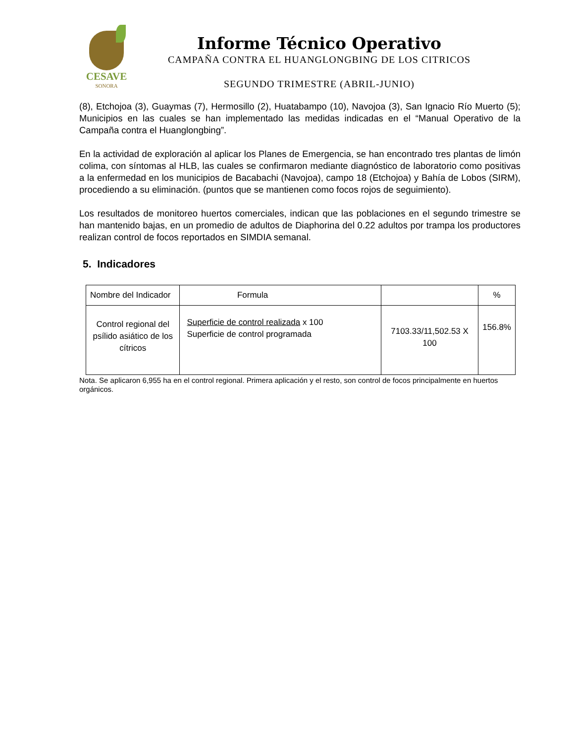CESAVE
SONORA
Informe Técnico Operativo
CAMPAÑA CONTRA EL HUANGLONGBING DE LOS CITRICOS
SEGUNDO TRIMESTRE (ABRIL-JUNIO)
(8), Etchojoa (3), Guaymas (7), Hermosillo (2), Huatabampo (10), Navojoa (3), San Ignacio Río Muerto (5); Municipios en las cuales se han implementado las medidas indicadas en el “Manual Operativo de la Campaña contra el Huanglongbing”.
En la actividad de exploración al aplicar los Planes de Emergencia, se han encontrado tres plantas de limón colima, con síntomas al HLB, las cuales se confirmaron mediante diagnóstico de laboratorio como positivas a la enfermedad en los municipios de Bacabachi (Navojoa), campo 18 (Etchojoa) y Bahía de Lobos (SIRM), procediendo a su eliminación. (puntos que se mantienen como focos rojos de seguimiento).
Los resultados de monitoreo huertos comerciales, indican que las poblaciones en el segundo trimestre se han mantenido bajas, en un promedio de adultos de Diaphorina del 0.22 adultos por trampa los productores realizan control de focos reportados en SIMDIA semanal.
5. Indicadores
| Nombre del Indicador | Formula | | % |
| Control regional del psílido asiático de los cítricos | Superficie de control realizada x 100 Superficie de control programada | 7103.33/11,502.53 X 100 | 156.8% |
Nota. Se aplicaron 6,955 ha en el control regional. Primera aplicación y el resto, son control de focos principalmente en huertos orgánicos.